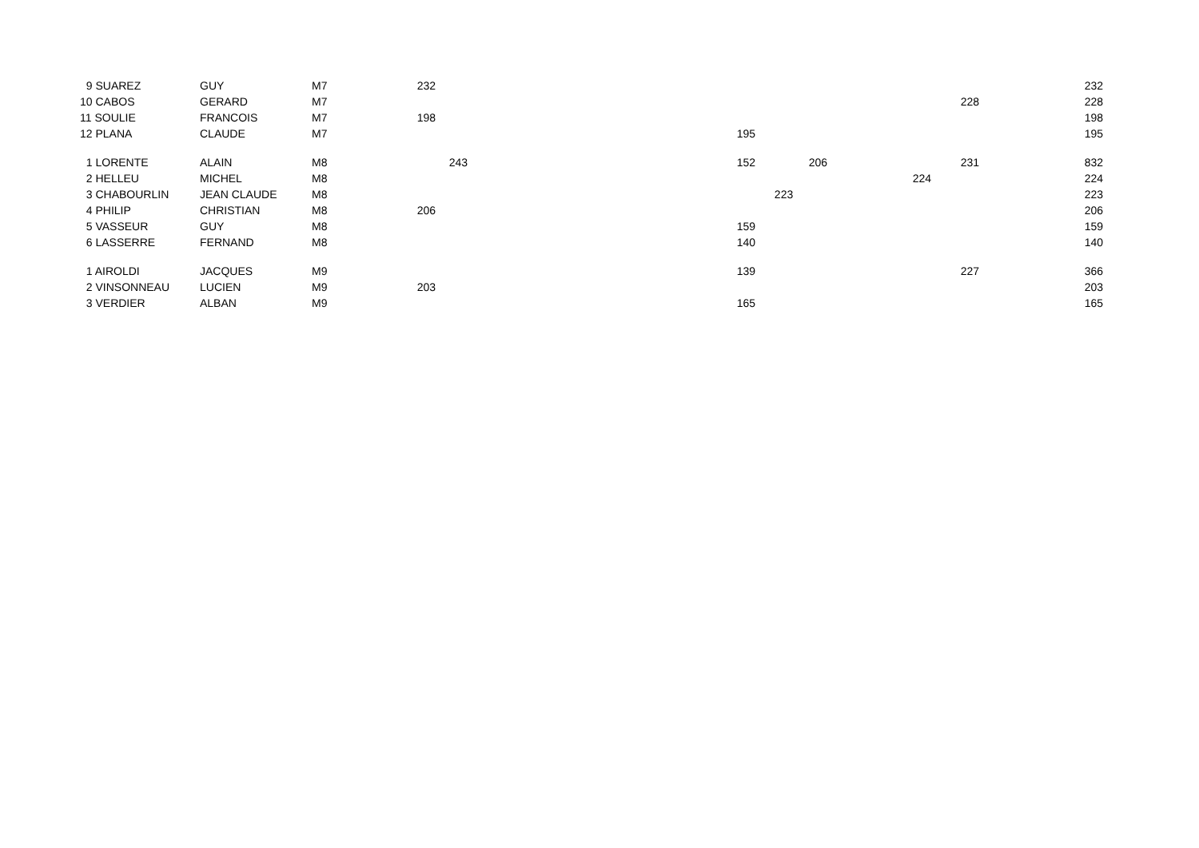| 9 SUAREZ | GUY | M7 | 232 | | | | | | | 232 |
| 10 CABOS | GERARD | M7 | | | | | | | 228 | 228 |
| 11 SOULIE | FRANCOIS | M7 | 198 | | | | | | | 198 |
| 12 PLANA | CLAUDE | M7 | | | 195 | | | | | 195 |
| 1 LORENTE | ALAIN | M8 | | 243 | 152 | 206 | | | 231 | 832 |
| 2 HELLEU | MICHEL | M8 | | | | | | 224 | | 224 |
| 3 CHABOURLIN | JEAN CLAUDE | M8 | | | | 223 | | | | 223 |
| 4 PHILIP | CHRISTIAN | M8 | 206 | | | | | | | 206 |
| 5 VASSEUR | GUY | M8 | | | 159 | | | | | 159 |
| 6 LASSERRE | FERNAND | M8 | | | 140 | | | | | 140 |
| 1 AIROLDI | JACQUES | M9 | | | 139 | | | | 227 | 366 |
| 2 VINSONNEAU | LUCIEN | M9 | 203 | | | | | | | 203 |
| 3 VERDIER | ALBAN | M9 | | | 165 | | | | | 165 |